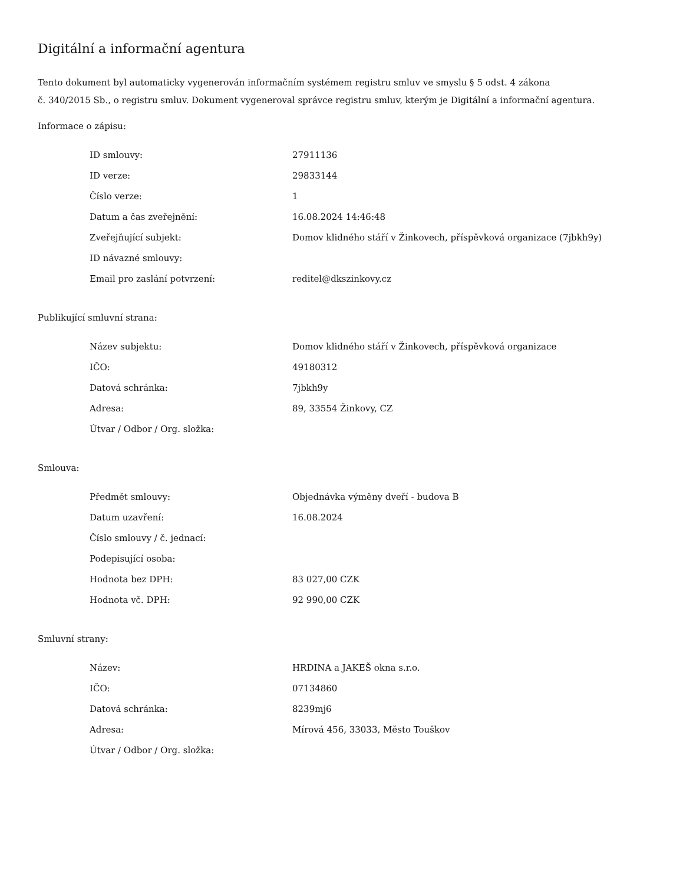Digitální a informační agentura
Tento dokument byl automaticky vygenerován informačním systémem registru smluv ve smyslu § 5 odst. 4 zákona
č. 340/2015 Sb., o registru smluv. Dokument vygeneroval správce registru smluv, kterým je Digitální a informační agentura.
Informace o zápisu:
| ID smlouvy: | 27911136 |
| ID verze: | 29833144 |
| Číslo verze: | 1 |
| Datum a čas zveřejnění: | 16.08.2024 14:46:48 |
| Zveřejňující subjekt: | Domov klidného stáří v Žinkovech, příspěvková organizace (7jbkh9y) |
| ID návazné smlouvy: | |
| Email pro zaslání potvrzení: | reditel@dkszinkovy.cz |
Publikující smluvní strana:
| Název subjektu: | Domov klidného stáří v Žinkovech, příspěvková organizace |
| IČO: | 49180312 |
| Datová schránka: | 7jbkh9y |
| Adresa: | 89, 33554 Žinkovy, CZ |
| Útvar / Odbor / Org. složka: | |
Smlouva:
| Předmět smlouvy: | Objednávka výměny dveří - budova B |
| Datum uzavření: | 16.08.2024 |
| Číslo smlouvy / č. jednací: | |
| Podepisující osoba: | |
| Hodnota bez DPH: | 83 027,00 CZK |
| Hodnota vč. DPH: | 92 990,00 CZK |
Smluvní strany:
| Název: | HRDINA a JAKEŠ okna s.r.o. |
| IČO: | 07134860 |
| Datová schránka: | 8239mj6 |
| Adresa: | Mírová 456, 33033, Město Touškov |
| Útvar / Odbor / Org. složka: | |